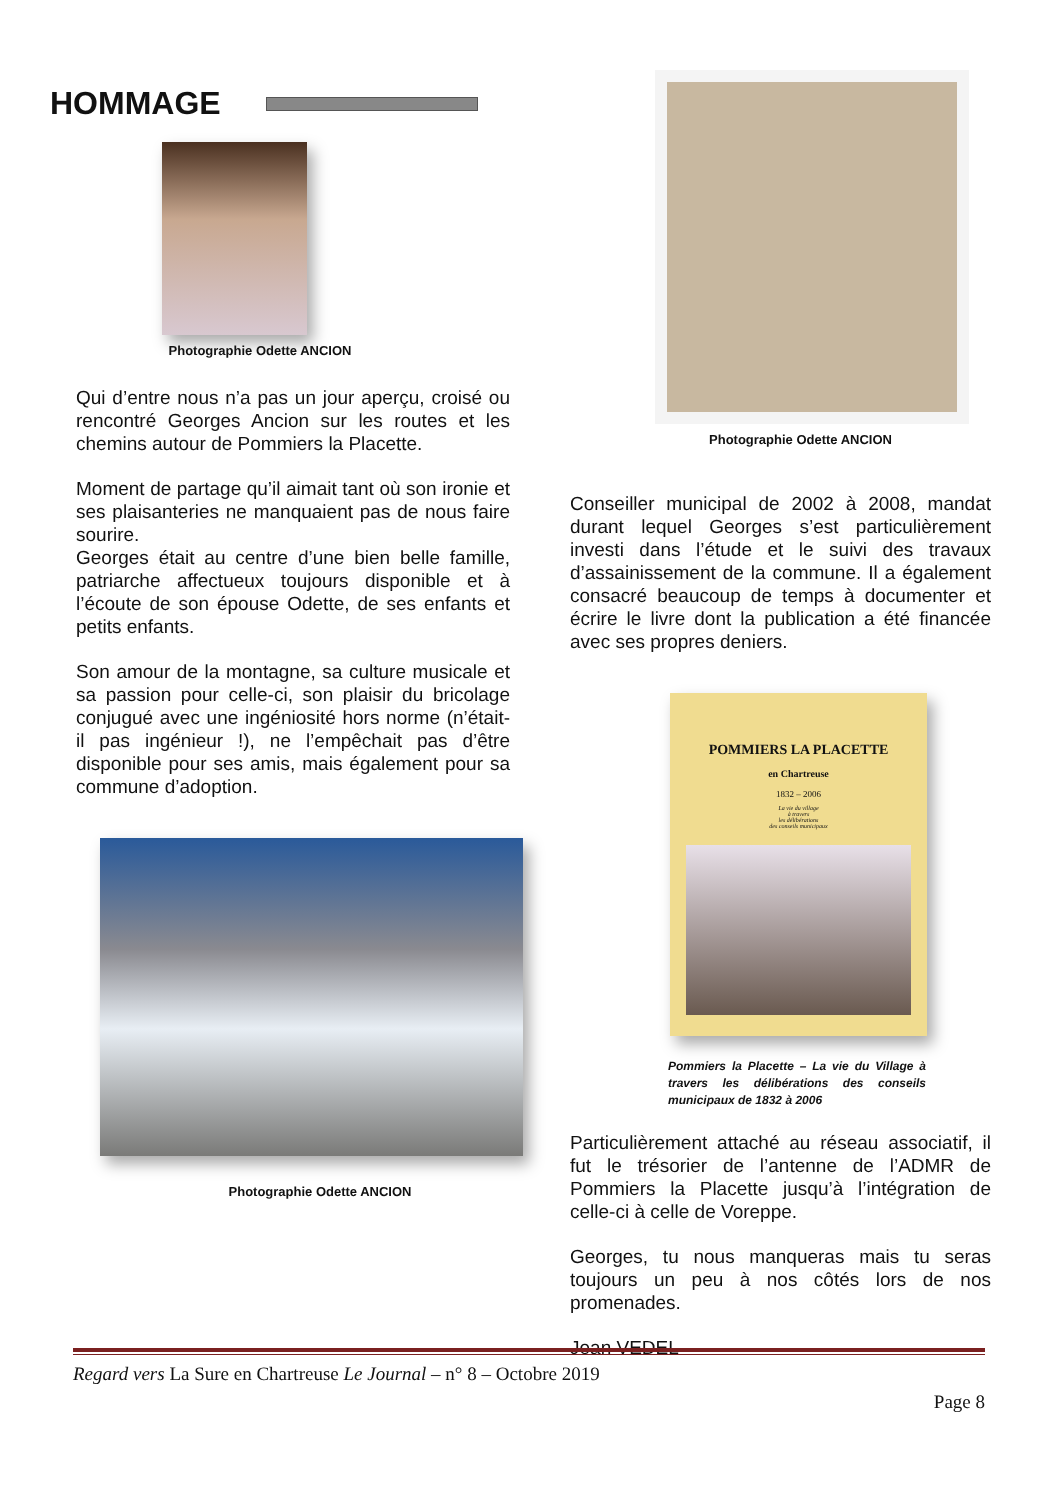HOMMAGE
Photographie Odette ANCION
Qui d’entre nous n’a pas un jour aperçu, croisé ou rencontré Georges Ancion sur les routes et les chemins autour de Pommiers la Placette.
Moment de partage qu’il aimait tant où son ironie et ses plaisanteries ne manquaient pas de nous faire sourire.
Georges était au centre d’une bien belle famille, patriarche affectueux toujours disponible et à l’écoute de son épouse Odette, de ses enfants et petits enfants.
Son amour de la montagne, sa culture musicale et sa passion pour celle-ci, son plaisir du bricolage conjugué avec une ingéniosité hors norme (n’était-il pas ingénieur !), ne l’empêchait pas d’être disponible pour ses amis, mais également pour sa commune d’adoption.
Photographie Odette ANCION
Photographie Odette ANCION
Conseiller municipal de 2002 à 2008, mandat durant lequel Georges s’est particulièrement investi dans l’étude et le suivi des travaux d’assainissement de la commune. Il a également consacré beaucoup de temps à documenter et écrire le livre dont la publication a été financée avec ses propres deniers.
POMMIERS LA PLACETTE
en Chartreuse
1832 – 2006
La vie du village
à travers
les délibérations
des conseils municipaux
Pommiers la Placette – La vie du Village à travers les délibérations des conseils municipaux de 1832 à 2006
Particulièrement attaché au réseau associatif, il fut le trésorier de l’antenne de l’ADMR de Pommiers la Placette jusqu’à l’intégration de celle-ci à celle de Voreppe.
Georges, tu nous manqueras mais tu seras toujours un peu à nos côtés lors de nos promenades.
Jean VEDEL
Regard vers La Sure en Chartreuse Le Journal – n° 8 – Octobre 2019
Page 8